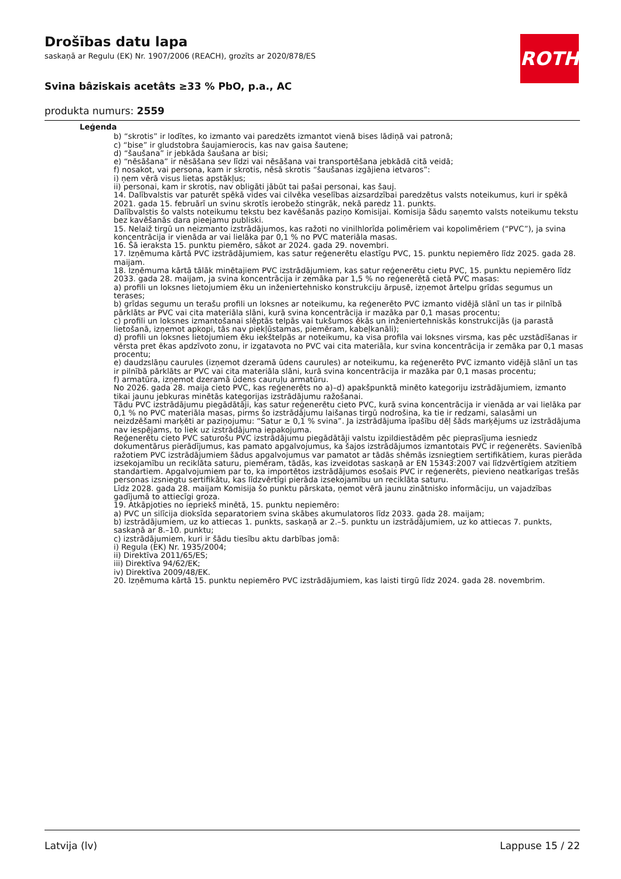Drošības datu lapa
saskaņā ar Regulu (EK) Nr. 1907/2006 (REACH), grozīts ar 2020/878/ES
Svina bâziskais acetâts ≥33 % PbO, p.a., AC
produkta numurs: 2559
ROTH
Leģenda
b) “skrotis” ir lodītes, ko izmanto vai paredzēts izmantot vienā bises lādiņā vai patronā;
c) “bise” ir gludstobra šaujamierocis, kas nav gaisa šautene;
d) “šaušana” ir jebkāda šaušana ar bisi;
e) “nēsāšana” ir nēsāšana sev līdzi vai nēsāšana vai transportēšana jebkādā citā veidā;
f) nosakot, vai persona, kam ir skrotis, nēsā skrotis “šaušanas izgājiena ietvaros”:
i) ņem vērā visus lietas apstākļus;
ii) personai, kam ir skrotis, nav obligāti jābūt tai pašai personai, kas šauj.
14. Dalībvalstis var paturēt spēkā vides vai cilvēka veselības aizsardzībai paredzētus valsts noteikumus, kuri ir spēkā 2021. gada 15. februārī un svinu skrotīs ierobežo stingrāk, nekā paredz 11. punkts.
Dalībvalstis šo valsts noteikumu tekstu bez kavēšanās paziņo Komisijai. Komisija šādu saņemto valsts noteikumu tekstu bez kavēšanās dara pieejamu publiski.
15. Nelaiž tirgū un neizmanto izstrādājumos, kas ražoti no vinilhlorīda polimēriem vai kopolimēriem (“PVC”), ja svina koncentrācija ir vienāda ar vai lielāka par 0,1 % no PVC materiāla masas.
16. Šā ieraksta 15. punktu piemēro, sākot ar 2024. gada 29. novembri.
17. Izņēmuma kārtā PVC izstrādājumiem, kas satur reģenerētu elastīgu PVC, 15. punktu nepiemēro līdz 2025. gada 28. maijam.
18. Izņēmuma kārtā tālāk minētajiem PVC izstrādājumiem, kas satur reģenerētu cietu PVC, 15. punktu nepiemēro līdz 2033. gada 28. maijam, ja svina koncentrācija ir zemāka par 1,5 % no reģenerētā cietā PVC masas:
a) profili un loksnes lietojumiem ēku un inženiertehnisko konstrukciju ārpusē, izņemot ārtelpu grīdas segumus un terases;
b) grīdas segumu un terašu profili un loksnes ar noteikumu, ka reģenerēto PVC izmanto vidējā slānī un tas ir pilnībā pārklāts ar PVC vai cita materiāla slāni, kurā svina koncentrācija ir mazāka par 0,1 masas procentu;
c) profili un loksnes izmantošanai slēptās telpās vai tukšumos ēkās un inženiertehniskās konstrukcijās (ja parastā lietošanā, izņemot apkopi, tās nav piekļūstamas, piemēram, kabeļkanāli);
d) profili un loksnes lietojumiem ēku iekštelpās ar noteikumu, ka visa profila vai loksnes virsma, kas pēc uzstādīšanas ir vērsta pret ēkas apdzīvoto zonu, ir izgatavota no PVC vai cita materiāla, kur svina koncentrācija ir zemāka par 0,1 masas procentu;
e) daudzslāņu caurules (izņemot dzeramā ūdens caurules) ar noteikumu, ka reģenerēto PVC izmanto vidējā slānī un tas ir pilnībā pārklāts ar PVC vai cita materiāla slāni, kurā svina koncentrācija ir mazāka par 0,1 masas procentu;
f) armatūra, izņemot dzeramā ūdens cauruļu armatūru.
No 2026. gada 28. maija cieto PVC, kas reģenerēts no a)–d) apakšpunktā minēto kategoriju izstrādājumiem, izmanto tikai jaunu jebkuras minētās kategorijas izstrādājumu ražošanai.
Tādu PVC izstrādājumu piegādātāji, kas satur reģenerētu cieto PVC, kurā svina koncentrācija ir vienāda ar vai lielāka par 0,1 % no PVC materiāla masas, pirms šo izstrādājumu laišanas tirgū nodrošina, ka tie ir redzami, salasāmi un neizdzēšami marķēti ar paziņojumu: “Satur ≥ 0,1 % svina”. Ja izstrādājuma īpašību dēļ šāds marķējums uz izstrādājuma nav iespējams, to liek uz izstrādājuma iepakojuma.
Reģenerētu cieto PVC saturošu PVC izstrādājumu piegādātāji valstu izpildiestādēm pēc pieprasījuma iesniedz dokumentārus pierādījumus, kas pamato apgalvojumus, ka šajos izstrādājumos izmantotais PVC ir reģenerēts. Savienībā ražotiem PVC izstrādājumiem šādus apgalvojumus var pamatot ar tādās shēmās izsniegtiem sertifikātiem, kuras pierāda izsekojamību un reciklāta saturu, piemēram, tādās, kas izveidotas saskaņā ar EN 15343:2007 vai līdzvērtīgiem atzītiem standartiem. Apgalvojumiem par to, ka importētos izstrādājumos esošais PVC ir reģenerēts, pievieno neatkarīgas trešās personas izsniegtu sertifikātu, kas līdzvērtīgi pierāda izsekojamību un reciklāta saturu.
Līdz 2028. gada 28. maijam Komisija šo punktu pārskata, ņemot vērā jaunu zinātnisko informāciju, un vajadzības gadījumā to attiecīgi groza.
19. Atkāpjoties no iepriekš minētā, 15. punktu nepiemēro:
a) PVC un silīcija dioksīda separatoriem svina skābes akumulatoros līdz 2033. gada 28. maijam;
b) izstrādājumiem, uz ko attiecas 1. punkts, saskaņā ar 2.–5. punktu un izstrādājumiem, uz ko attiecas 7. punkts, saskaņā ar 8.–10. punktu;
c) izstrādājumiem, kuri ir šādu tiesību aktu darbības jomā:
i) Regula (EK) Nr. 1935/2004;
ii) Direktīva 2011/65/ES;
iii) Direktīva 94/62/EK;
iv) Direktīva 2009/48/EK.
20. Izņēmuma kārtā 15. punktu nepiemēro PVC izstrādājumiem, kas laisti tirgū līdz 2024. gada 28. novembrim.
Latvija (lv) Lappuse 15 / 22